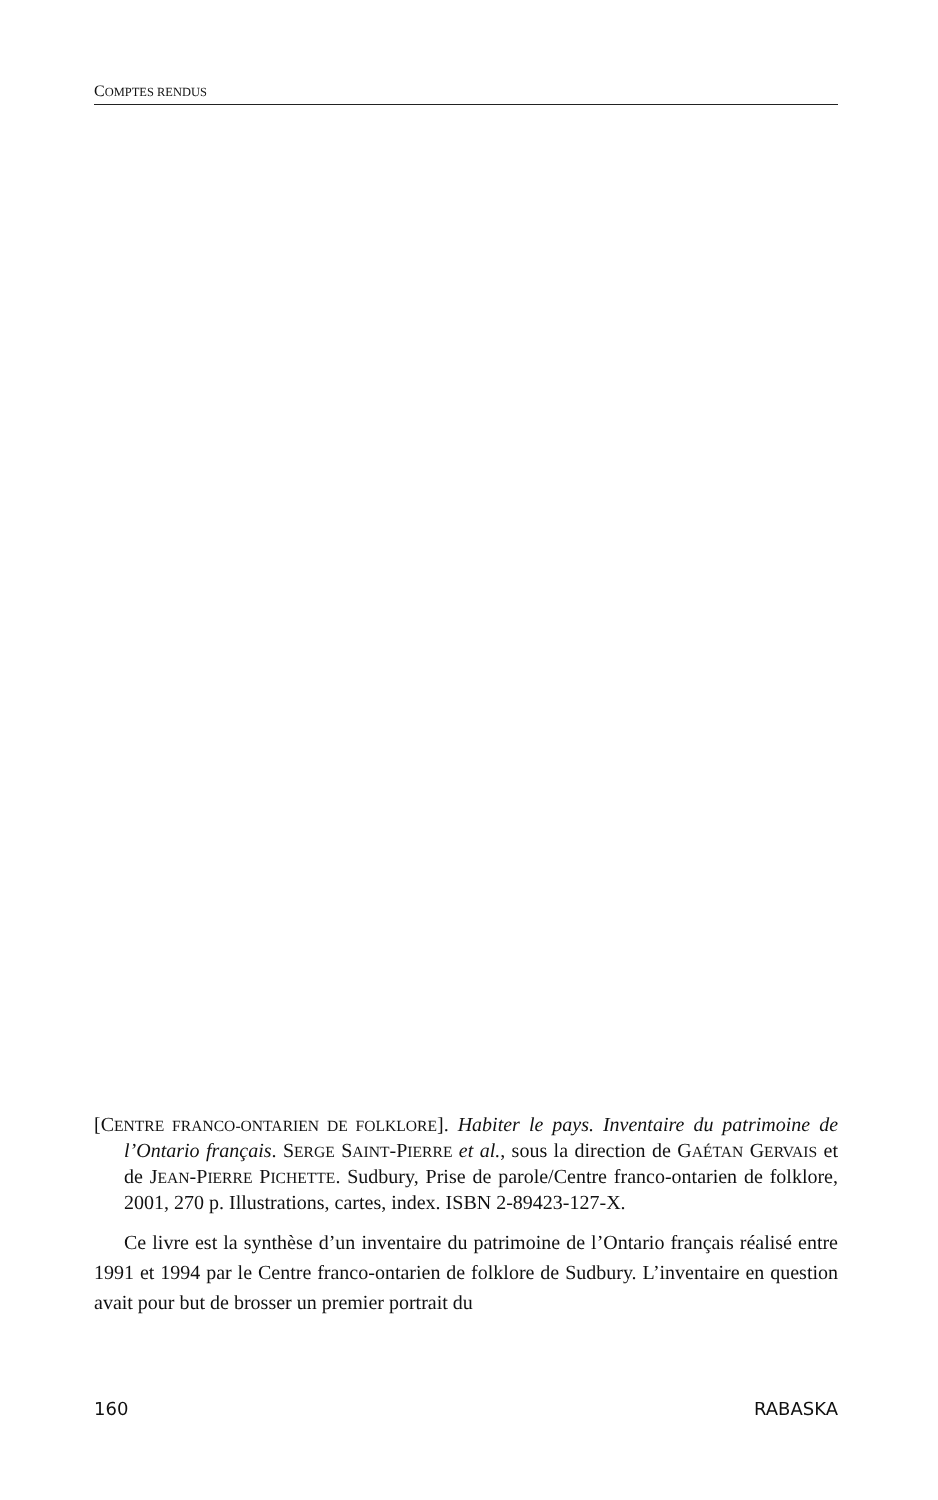COMPTES RENDUS
[CENTRE FRANCO-ONTARIEN DE FOLKLORE]. Habiter le pays. Inventaire du patrimoine de l’Ontario français. SERGE SAINT-PIERRE et al., sous la direction de GAÉTAN GERVAIS et de JEAN-PIERRE PICHETTE. Sudbury, Prise de parole/Centre franco-ontarien de folklore, 2001, 270 p. Illustrations, cartes, index. ISBN 2-89423-127-X.
Ce livre est la synthèse d’un inventaire du patrimoine de l’Ontario français réalisé entre 1991 et 1994 par le Centre franco-ontarien de folklore de Sudbury. L’inventaire en question avait pour but de brosser un premier portrait du
160 RABASKA